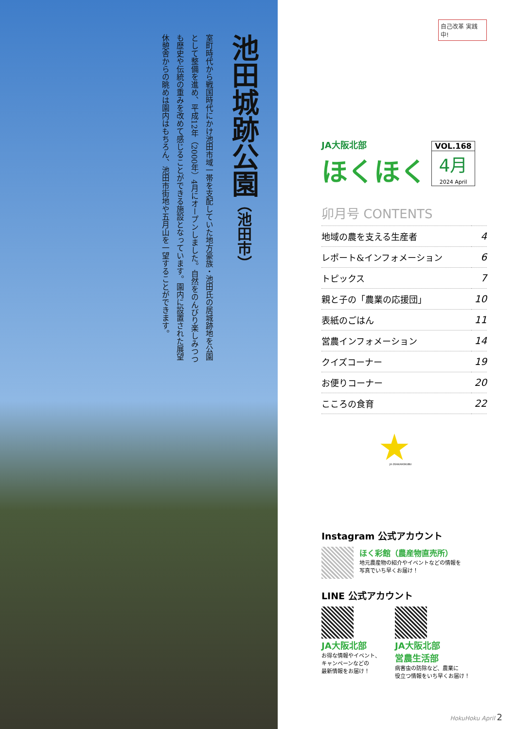池田城跡公園（池田市）
室町時代から戦国時代にかけ池田市域一帯を支配していた地方豪族・池田氏の居城跡地を公園として整備を進め、平成12年（2000年）4月にオープンしました。自然をのんびり楽しみつつも歴史や伝統の重みを改めて感じることができる施設となっています。園内に設置された展望休憩舎からの眺めは園内はもちろん、池田市街地や五月山を一望することができます。
自己改革 実践中!
JA大阪北部
ほくほく
VOL.168
4月
2024 April
卯月号 CONTENTS
| 地域の農を支える生産者 | 4 |
| レポート&インフォメーション | 6 |
| トピックス | 7 |
| 親と子の「農業の応援団」 | 10 |
| 表紙のごはん | 11 |
| 営農インフォメーション | 14 |
| クイズコーナー | 19 |
| お便りコーナー | 20 |
| こころの食育 | 22 |
JA OSAKAHOKUBU
Instagram 公式アカウント
ほく彩館（農産物直売所）
地元農産物の紹介やイベントなどの情報を
写真でいち早くお届け！
LINE 公式アカウント
JA大阪北部
お得な情報やイベント、
キャンペーンなどの
最新情報をお届け！
JA大阪北部
営農生活部
病害虫の防除など、農業に
役立つ情報をいち早くお届け！
HokuHoku April 2